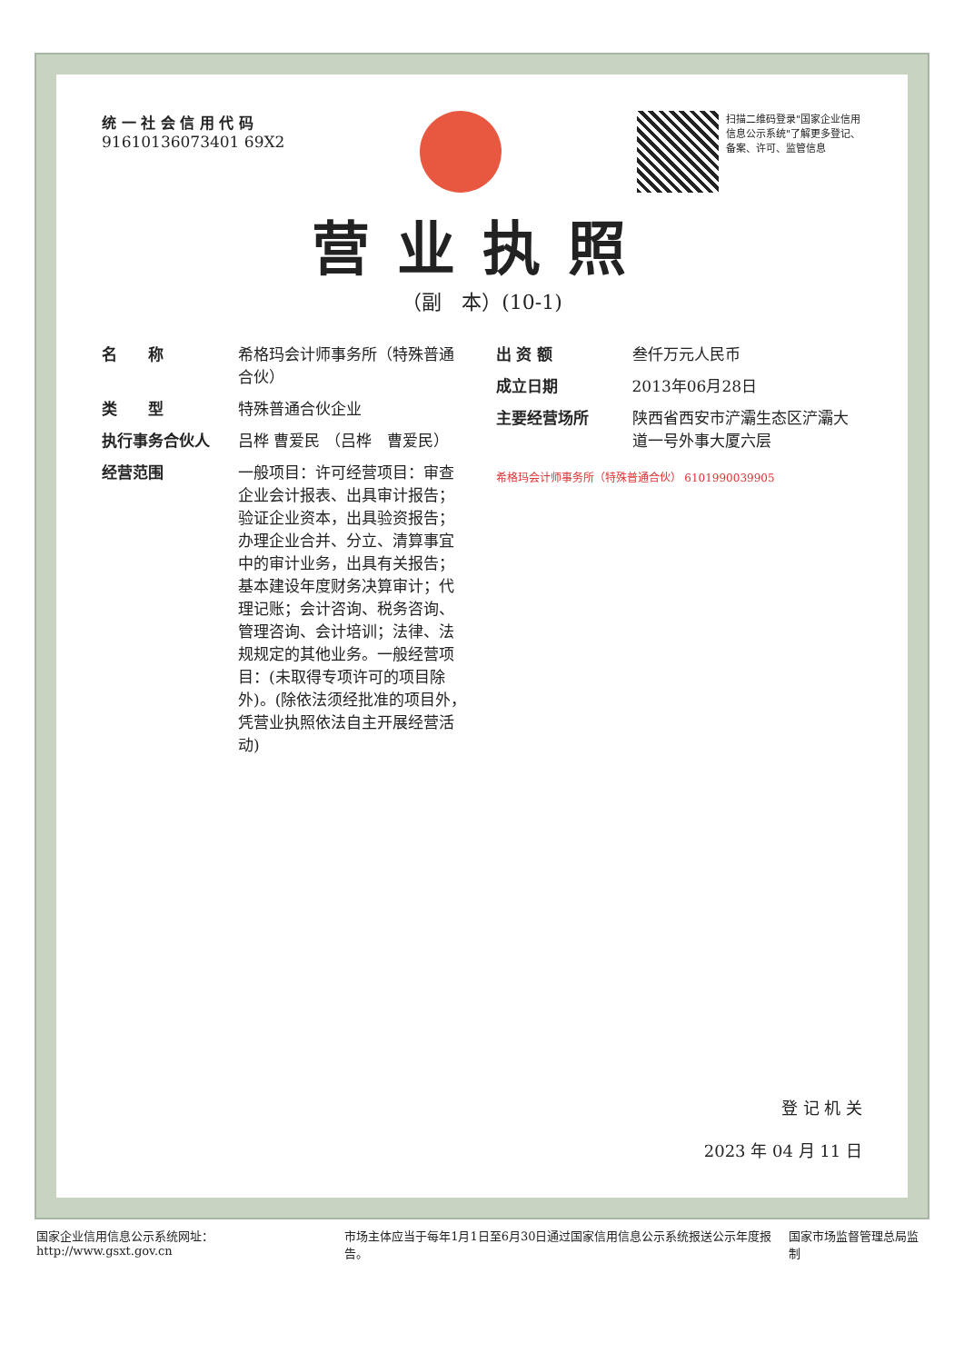统 一 社 会 信 用 代 码
91610136073401 69X2
扫描二维码登录"国家企业信用信息公示系统"了解更多登记、备案、许可、监管信息
营业执照
（副　本）(10-1)
名　　称 希格玛会计师事务所（特殊普通合伙）
类　　型 特殊普通合伙企业
执行事务合伙人 吕桦 曹爱民 （吕桦　曹爱民）
经营范围 一般项目：许可经营项目：审查企业会计报表、出具审计报告；验证企业资本，出具验资报告；办理企业合并、分立、清算事宜中的审计业务，出具有关报告；基本建设年度财务决算审计；代理记账；会计咨询、税务咨询、管理咨询、会计培训；法律、法规规定的其他业务。一般经营项目：(未取得专项许可的项目除外)。(除依法须经批准的项目外，凭营业执照依法自主开展经营活动)
出 资 额 叁仟万元人民币
成立日期 2013年06月28日
主要经营场所 陕西省西安市浐灞生态区浐灞大道一号外事大厦六层
希格玛会计师事务所（特殊普通合伙） 6101990039905
登 记 机 关
2023 年 04 月 11 日
国家企业信用信息公示系统网址：http://www.gsxt.gov.cn
市场主体应当于每年1月1日至6月30日通过国家信用信息公示系统报送公示年度报告。
国家市场监督管理总局监制